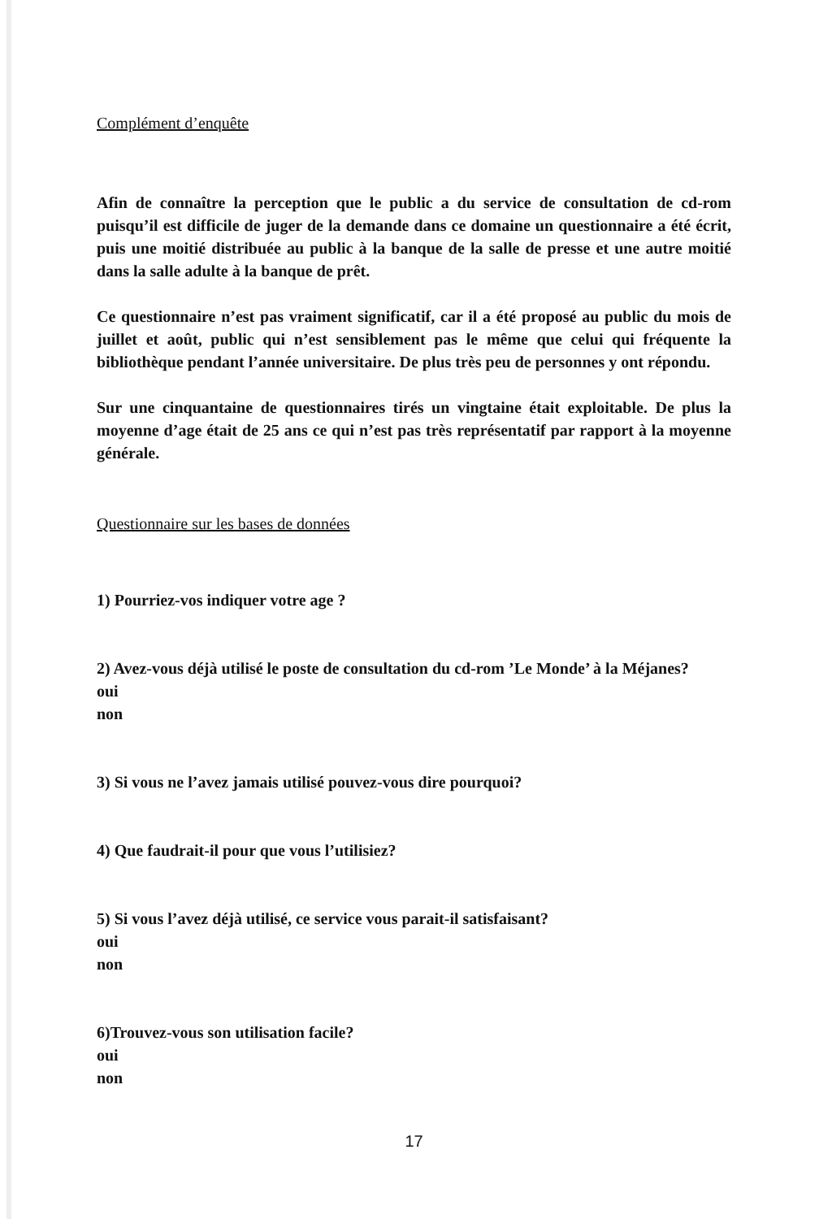Complément d’enquête
Afin de connaître la perception que le public a du service de consultation de cd-rom puisqu’il est difficile de juger de la demande dans ce domaine un questionnaire a été écrit, puis une moitié distribuée au public à la banque de la salle de presse et une autre moitié dans la salle adulte à la banque de prêt.
Ce questionnaire n’est pas vraiment significatif, car il a été proposé au public du mois de juillet et août, public qui n’est sensiblement pas le même que celui qui fréquente la bibliothèque pendant l’année universitaire. De plus très peu de personnes y ont répondu.
Sur une cinquantaine de questionnaires tirés un vingtaine était exploitable. De plus la moyenne d’age était de 25 ans ce qui n’est pas très représentatif par rapport à la moyenne générale.
Questionnaire sur les bases de données
1) Pourriez-vos indiquer votre age ?
2) Avez-vous déjà utilisé le poste de consultation du cd-rom ’Le Monde’ à la Méjanes?
oui
non
3) Si vous ne l’avez jamais utilisé pouvez-vous dire pourquoi?
4) Que faudrait-il pour que vous l’utilisiez?
5) Si vous l’avez déjà utilisé, ce service vous parait-il satisfaisant?
oui
non
6)Trouvez-vous son utilisation facile?
oui
non
17